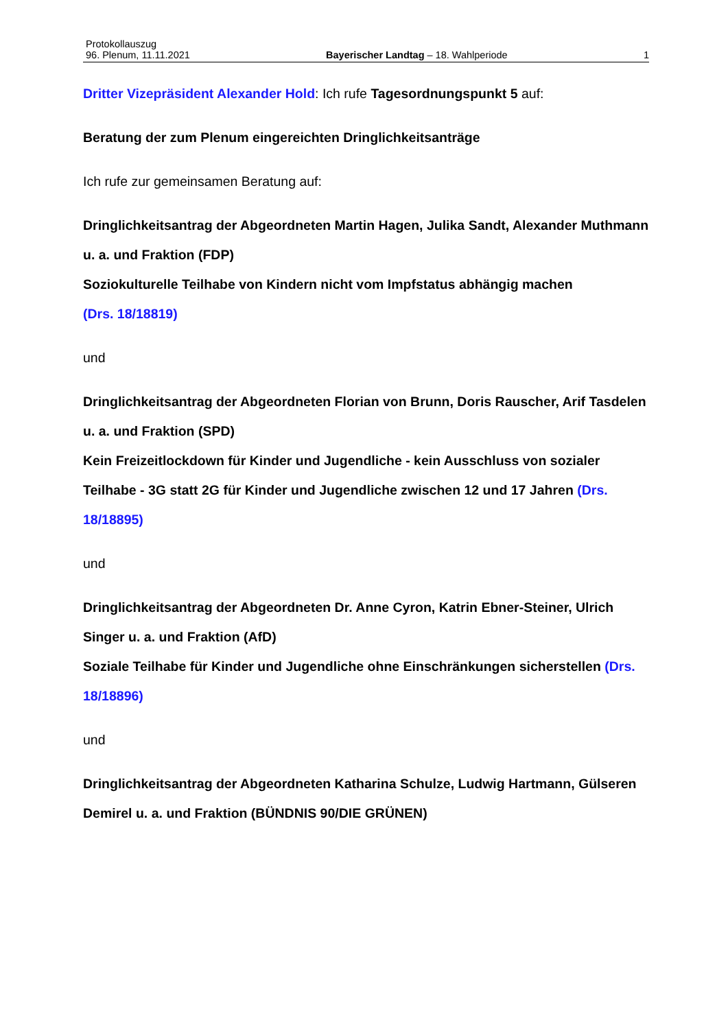Protokollauszug
96. Plenum, 11.11.2021 Bayerischer Landtag – 18. Wahlperiode 1
Dritter Vizepräsident Alexander Hold: Ich rufe Tagesordnungspunkt 5 auf:
Beratung der zum Plenum eingereichten Dringlichkeitsanträge
Ich rufe zur gemeinsamen Beratung auf:
Dringlichkeitsantrag der Abgeordneten Martin Hagen, Julika Sandt, Alexander Muthmann u. a. und Fraktion (FDP)
Soziokulturelle Teilhabe von Kindern nicht vom Impfstatus abhängig machen
(Drs. 18/18819)
und
Dringlichkeitsantrag der Abgeordneten Florian von Brunn, Doris Rauscher, Arif Tasdelen u. a. und Fraktion (SPD)
Kein Freizeitlockdown für Kinder und Jugendliche - kein Ausschluss von sozialer Teilhabe - 3G statt 2G für Kinder und Jugendliche zwischen 12 und 17 Jahren (Drs. 18/18895)
und
Dringlichkeitsantrag der Abgeordneten Dr. Anne Cyron, Katrin Ebner-Steiner, Ulrich Singer u. a. und Fraktion (AfD)
Soziale Teilhabe für Kinder und Jugendliche ohne Einschränkungen sicherstellen (Drs. 18/18896)
und
Dringlichkeitsantrag der Abgeordneten Katharina Schulze, Ludwig Hartmann, Gülseren Demirel u. a. und Fraktion (BÜNDNIS 90/DIE GRÜNEN)